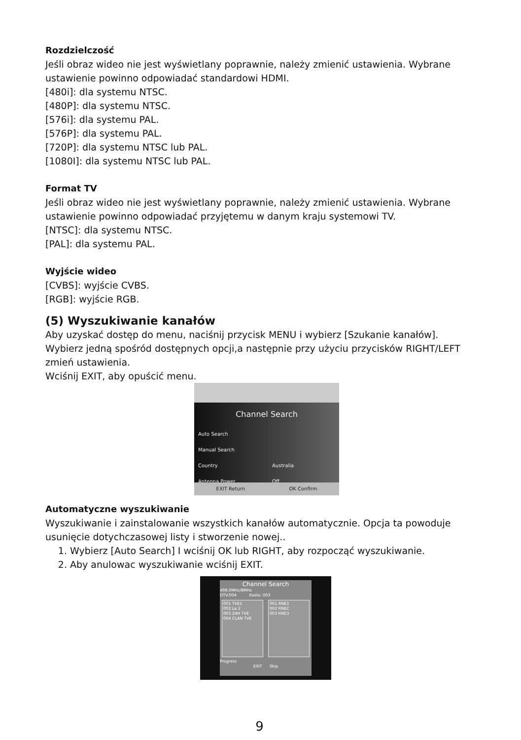Rozdzielczość
Jeśli obraz wideo nie jest wyświetlany poprawnie, należy zmienić ustawienia. Wybrane ustawienie powinno odpowiadać standardowi HDMI.
[480i]: dla systemu NTSC.
[480P]: dla systemu NTSC.
[576i]: dla systemu PAL.
[576P]: dla systemu PAL.
[720P]: dla systemu NTSC lub PAL.
[1080I]: dla systemu NTSC lub PAL.
Format TV
Jeśli obraz wideo nie jest wyświetlany poprawnie, należy zmienić ustawienia. Wybrane ustawienie powinno odpowiadać przyjętemu w danym kraju systemowi TV.
[NTSC]: dla systemu NTSC.
[PAL]: dla systemu PAL.
Wyjście wideo
[CVBS]: wyjście CVBS.
[RGB]: wyjście RGB.
(5) Wyszukiwanie kanałów
Aby uzyskać dostęp do menu, naciśnij przycisk MENU i wybierz [Szukanie kanałów]. Wybierz jedną spośród dostępnych opcji,a następnie przy użyciu przycisków RIGHT/LEFT zmień ustawienia.
Wciśnij EXIT, aby opuścić menu.
Channel Search
Auto Search
Manual Search
Country Australia
Antenna Power Off
EXIT Return OK Confirm
Automatyczne wyszukiwanie
Wyszukiwanie i zainstalowanie wszystkich kanałów automatycznie. Opcja ta powoduje usunięcie dotychczasowej listy i stworzenie nowej..
1. Wybierz [Auto Search] I wciśnij OK lub RIGHT, aby rozpocząć wyszukiwanie.
2. Aby anulowac wyszukiwanie wciśnij EXIT.
Channel Search
498.0MHz/8MHz
DTV:004 Radio: 003
001 TVE1
002 La 2
003 24H TVE
004 CLAN TVE
001 RNE1
002 RNEC
003 RNE3
Progress
EXIT Skip
9